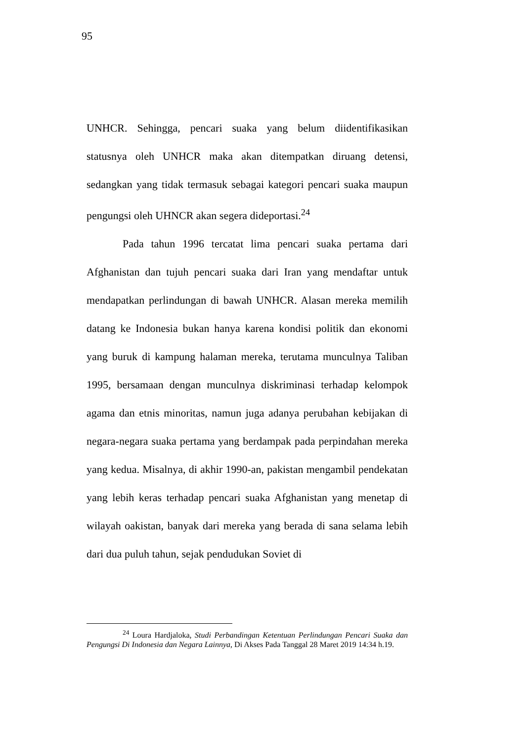95
UNHCR. Sehingga, pencari suaka yang belum diidentifikasikan statusnya oleh UNHCR maka akan ditempatkan diruang detensi, sedangkan yang tidak termasuk sebagai kategori pencari suaka maupun pengungsi oleh UHNCR akan segera dideportasi.<sup>24</sup>
Pada tahun 1996 tercatat lima pencari suaka pertama dari Afghanistan dan tujuh pencari suaka dari Iran yang mendaftar untuk mendapatkan perlindungan di bawah UNHCR. Alasan mereka memilih datang ke Indonesia bukan hanya karena kondisi politik dan ekonomi yang buruk di kampung halaman mereka, terutama munculnya Taliban 1995, bersamaan dengan munculnya diskriminasi terhadap kelompok agama dan etnis minoritas, namun juga adanya perubahan kebijakan di negara-negara suaka pertama yang berdampak pada perpindahan mereka yang kedua. Misalnya, di akhir 1990-an, pakistan mengambil pendekatan yang lebih keras terhadap pencari suaka Afghanistan yang menetap di wilayah oakistan, banyak dari mereka yang berada di sana selama lebih dari dua puluh tahun, sejak pendudukan Soviet di
<sup>24</sup> Loura Hardjaloka, Studi Perbandingan Ketentuan Perlindungan Pencari Suaka dan Pengungsi Di Indonesia dan Negara Lainnya, Di Akses Pada Tanggal 28 Maret 2019 14:34 h.19.